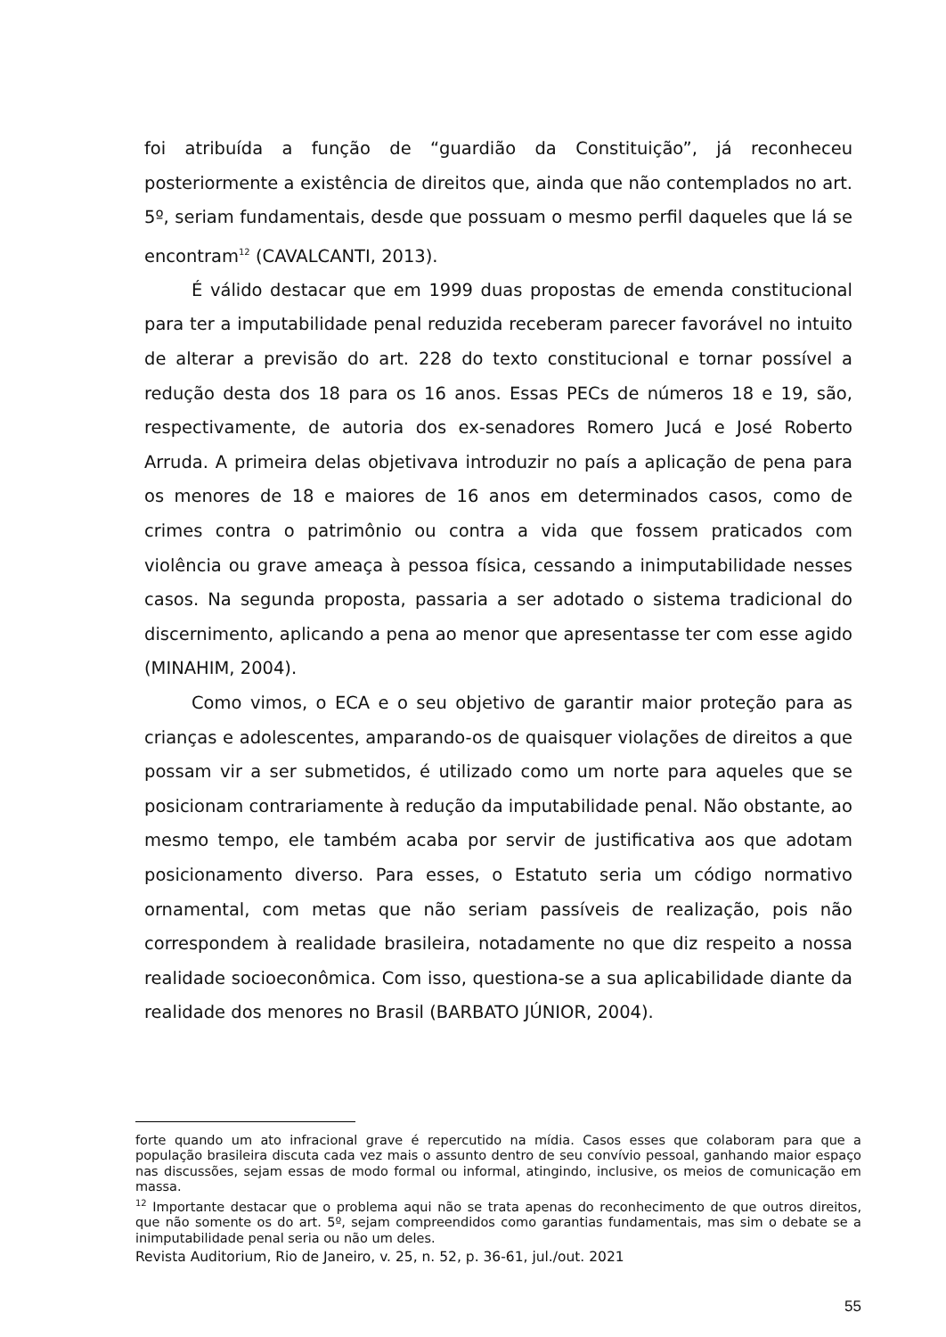foi atribuída a função de “guardião da Constituição”, já reconheceu posteriormente a existência de direitos que, ainda que não contemplados no art. 5º, seriam fundamentais, desde que possuam o mesmo perfil daqueles que lá se encontram<sup>12</sup> (CAVALCANTI, 2013).
É válido destacar que em 1999 duas propostas de emenda constitucional para ter a imputabilidade penal reduzida receberam parecer favorável no intuito de alterar a previsão do art. 228 do texto constitucional e tornar possível a redução desta dos 18 para os 16 anos. Essas PECs de números 18 e 19, são, respectivamente, de autoria dos ex-senadores Romero Jucá e José Roberto Arruda. A primeira delas objetivava introduzir no país a aplicação de pena para os menores de 18 e maiores de 16 anos em determinados casos, como de crimes contra o patrimônio ou contra a vida que fossem praticados com violência ou grave ameaça à pessoa física, cessando a inimputabilidade nesses casos. Na segunda proposta, passaria a ser adotado o sistema tradicional do discernimento, aplicando a pena ao menor que apresentasse ter com esse agido (MINAHIM, 2004).
Como vimos, o ECA e o seu objetivo de garantir maior proteção para as crianças e adolescentes, amparando-os de quaisquer violações de direitos a que possam vir a ser submetidos, é utilizado como um norte para aqueles que se posicionam contrariamente à redução da imputabilidade penal. Não obstante, ao mesmo tempo, ele também acaba por servir de justificativa aos que adotam posicionamento diverso. Para esses, o Estatuto seria um código normativo ornamental, com metas que não seriam passíveis de realização, pois não correspondem à realidade brasileira, notadamente no que diz respeito a nossa realidade socioeconômica. Com isso, questiona-se a sua aplicabilidade diante da realidade dos menores no Brasil (BARBATO JÚNIOR, 2004).
forte quando um ato infracional grave é repercutido na mídia. Casos esses que colaboram para que a população brasileira discuta cada vez mais o assunto dentro de seu convívio pessoal, ganhando maior espaço nas discussões, sejam essas de modo formal ou informal, atingindo, inclusive, os meios de comunicação em massa.
<sup>12</sup> Importante destacar que o problema aqui não se trata apenas do reconhecimento de que outros direitos, que não somente os do art. 5º, sejam compreendidos como garantias fundamentais, mas sim o debate se a inimputabilidade penal seria ou não um deles.
Revista Auditorium, Rio de Janeiro, v. 25, n. 52, p. 36-61, jul./out. 2021
55